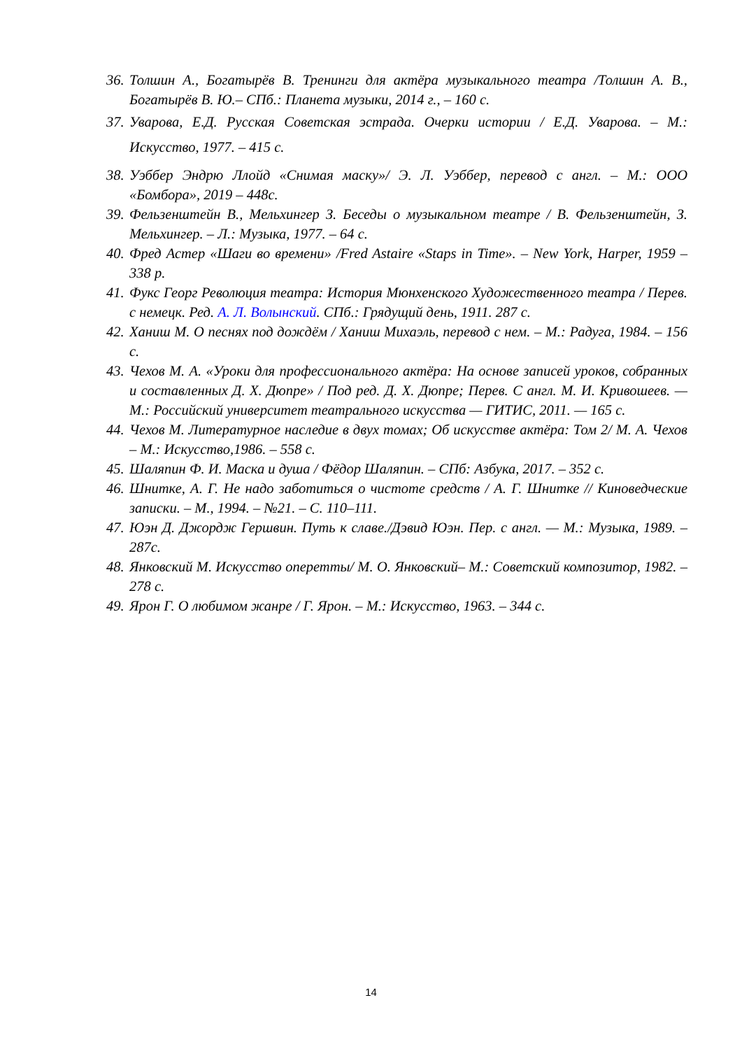36. Толшин А., Богатырёв В. Тренинги для актёра музыкального театра /Толшин А. В., Богатырёв В. Ю.– СПб.: Планета музыки, 2014 г., – 160 с.
37. Уварова, Е.Д. Русская Советская эстрада. Очерки истории / Е.Д. Уварова. – М.: Искусство, 1977. – 415 с.
38. Уэббер Эндрю Ллойд «Снимая маску»/ Э. Л. Уэббер, перевод с англ. – М.: ООО «Бомбора», 2019 – 448с.
39. Фельзенштейн В., Мельхингер З. Беседы о музыкальном театре / В. Фельзенштейн, З. Мельхингер. – Л.: Музыка, 1977. – 64 с.
40. Фред Астер «Шаги во времени» /Fred Astaire «Staps in Time». – New York, Harper, 1959 – 338 p.
41. Фукс Георг Революция театра: История Мюнхенского Художественного театра / Перев. с немецк. Ред. А. Л. Волынский. СПб.: Грядущий день, 1911. 287 с.
42. Ханиш М. О песнях под дождём / Ханиш Михаэль, перевод с нем. – М.: Радуга, 1984. – 156 с.
43. Чехов М. А. «Уроки для профессионального актёра: На основе записей уроков, собранных и составленных Д. Х. Дюпре» / Под ред. Д. Х. Дюпре; Перев. С англ. М. И. Кривошеев. — М.: Российский университет театрального искусства — ГИТИС, 2011. — 165 с.
44. Чехов М. Литературное наследие в двух томах; Об искусстве актёра: Том 2/ М. А. Чехов – М.: Искусство,1986. – 558 с.
45. Шаляпин Ф. И. Маска и душа / Фёдор Шаляпин. – СПб: Азбука, 2017. – 352 с.
46. Шнитке, А. Г. Не надо заботиться о чистоте средств / А. Г. Шнитке // Киноведческие записки. – М., 1994. – №21. – С. 110–111.
47. Юэн Д. Джордж Гершвин. Путь к славе./Дэвид Юэн. Пер. с англ. — М.: Музыка, 1989. – 287с.
48. Янковский М. Искусство оперетты/ М. О. Янковский– М.: Советский композитор, 1982. – 278 с.
49. Ярон Г. О любимом жанре / Г. Ярон. – М.: Искусство, 1963. – 344 с.
14